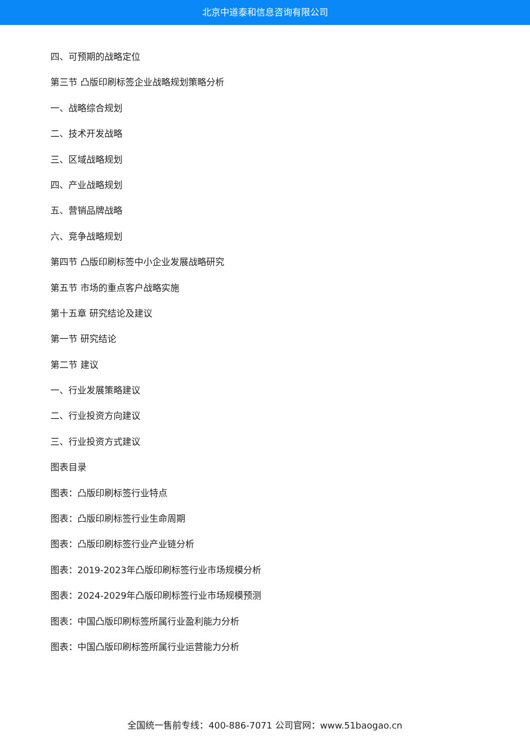北京中道泰和信息咨询有限公司
四、可预期的战略定位
第三节 凸版印刷标签企业战略规划策略分析
一、战略综合规划
二、技术开发战略
三、区域战略规划
四、产业战略规划
五、营销品牌战略
六、竞争战略规划
第四节 凸版印刷标签中小企业发展战略研究
第五节 市场的重点客户战略实施
第十五章 研究结论及建议
第一节 研究结论
第二节 建议
一、行业发展策略建议
二、行业投资方向建议
三、行业投资方式建议
图表目录
图表：凸版印刷标签行业特点
图表：凸版印刷标签行业生命周期
图表：凸版印刷标签行业产业链分析
图表：2019-2023年凸版印刷标签行业市场规模分析
图表：2024-2029年凸版印刷标签行业市场规模预测
图表：中国凸版印刷标签所属行业盈利能力分析
图表：中国凸版印刷标签所属行业运营能力分析
全国统一售前专线：400-886-7071 公司官网：www.51baogao.cn